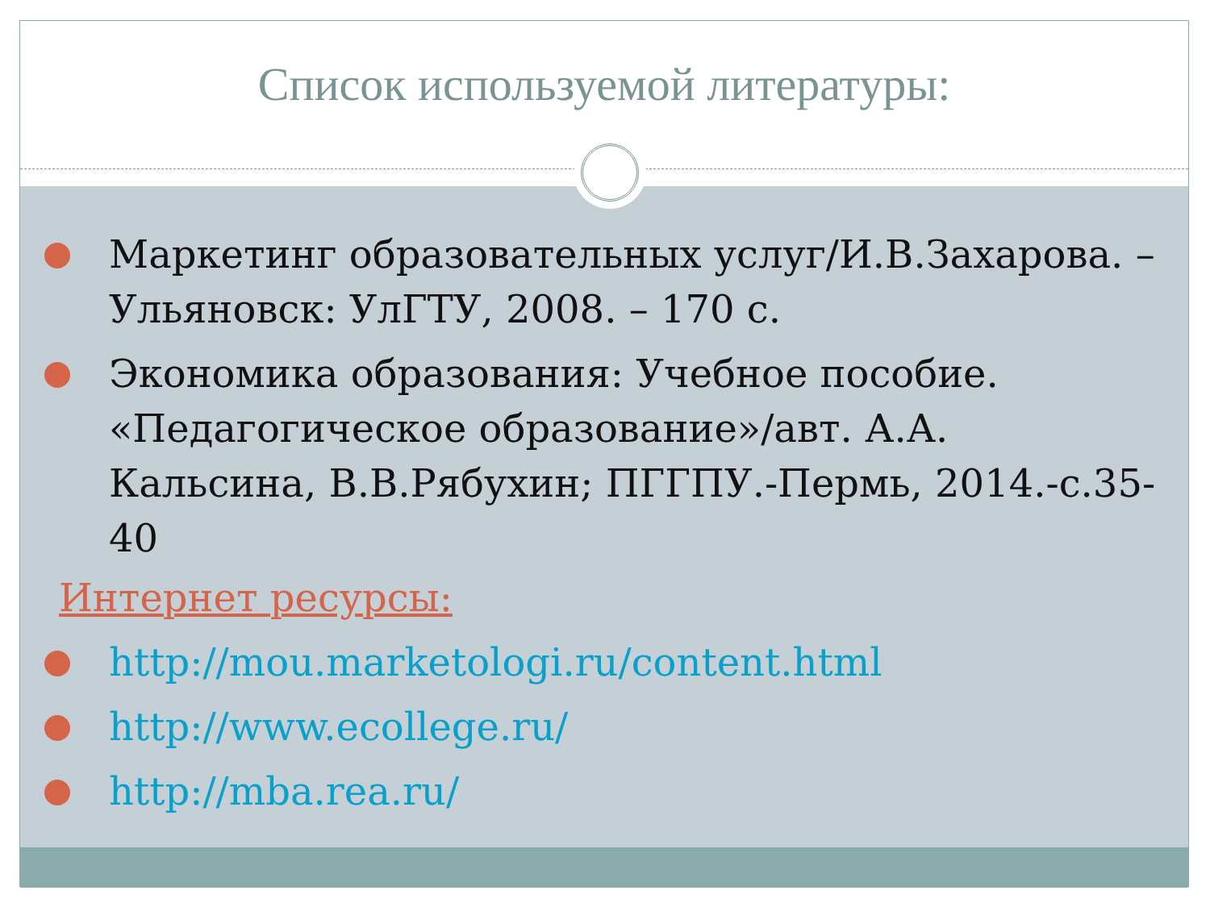Список используемой литературы:
Маркетинг образовательных услуг/И.В.Захарова. – Ульяновск: УлГТУ, 2008. – 170 с.
Экономика образования: Учебное пособие. «Педагогическое образование»/авт. А.А. Кальсина, В.В.Рябухин; ПГГПУ.-Пермь, 2014.-с.35-40
Интернет ресурсы:
http://mou.marketologi.ru/content.html
http://www.ecollege.ru/
http://mba.rea.ru/